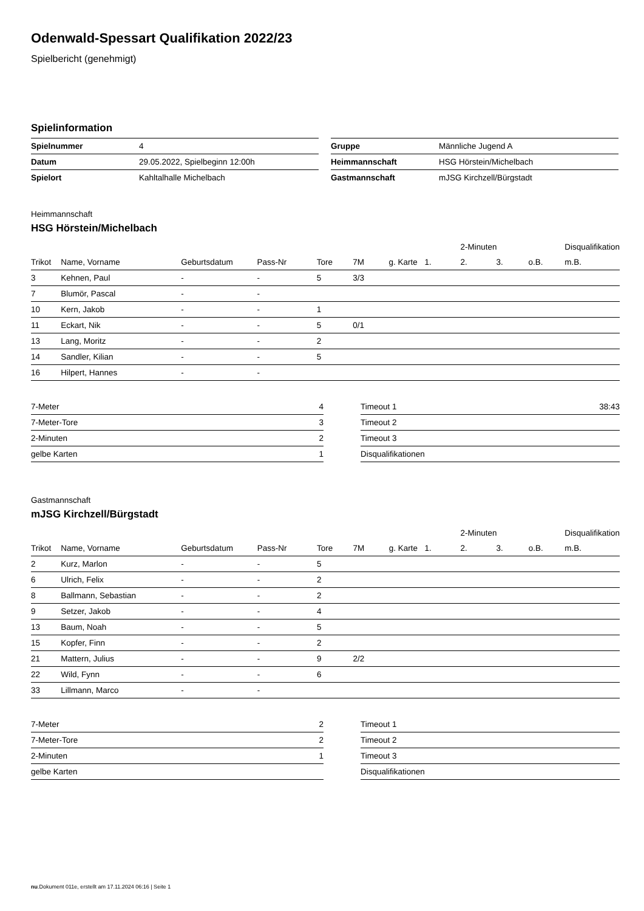Odenwald-Spessart Qualifikation 2022/23
Spielbericht (genehmigt)
Spielinformation
| Spielnummer | 4 |
| Datum | 29.05.2022, Spielbeginn 12:00h |
| Spielort | Kahltalhalle Michelbach |
| Gruppe | Männliche Jugend A |
| Heimmannschaft | HSG Hörstein/Michelbach |
| Gastmannschaft | mJSG Kirchzell/Bürgstadt |
Heimmannschaft
HSG Hörstein/Michelbach
| | | | | | | | | 2-Minuten | | | Disqualifikation |
| --- | --- | --- | --- | --- | --- | --- | --- | --- | --- | --- | --- |
| Trikot | Name, Vorname | Geburtsdatum | Pass-Nr | Tore | 7M | g. Karte | 1. | 2. | 3. | o.B. | m.B. |
| 3 | Kehnen, Paul | - | - | 5 | 3/3 | | | | | | |
| 7 | Blumör, Pascal | - | - | | | | | | | | |
| 10 | Kern, Jakob | - | - | 1 | | | | | | | |
| 11 | Eckart, Nik | - | - | 5 | 0/1 | | | | | | |
| 13 | Lang, Moritz | - | - | 2 | | | | | | | |
| 14 | Sandler, Kilian | - | - | 5 | | | | | | | |
| 16 | Hilpert, Hannes | - | - | | | | | | | | |
| 7-Meter | 4 |
| 7-Meter-Tore | 3 |
| 2-Minuten | 2 |
| gelbe Karten | 1 |
| Timeout 1 | 38:43 |
| Timeout 2 | |
| Timeout 3 | |
| Disqualifikationen | |
Gastmannschaft
mJSG Kirchzell/Bürgstadt
| | | | | | | | | 2-Minuten | | | Disqualifikation |
| --- | --- | --- | --- | --- | --- | --- | --- | --- | --- | --- | --- |
| Trikot | Name, Vorname | Geburtsdatum | Pass-Nr | Tore | 7M | g. Karte | 1. | 2. | 3. | o.B. | m.B. |
| 2 | Kurz, Marlon | - | - | 5 | | | | | | | |
| 6 | Ulrich, Felix | - | - | 2 | | | | | | | |
| 8 | Ballmann, Sebastian | - | - | 2 | | | | | | | |
| 9 | Setzer, Jakob | - | - | 4 | | | | | | | |
| 13 | Baum, Noah | - | - | 5 | | | | | | | |
| 15 | Kopfer, Finn | - | - | 2 | | | | | | | |
| 21 | Mattern, Julius | - | - | 9 | 2/2 | | | | | | |
| 22 | Wild, Fynn | - | - | 6 | | | | | | | |
| 33 | Lillmann, Marco | - | - | | | | | | | | |
| 7-Meter | 2 |
| 7-Meter-Tore | 2 |
| 2-Minuten | 1 |
| gelbe Karten | |
| Timeout 1 | |
| Timeout 2 | |
| Timeout 3 | |
| Disqualifikationen | |
nu.Dokument 011e, erstellt am 17.11.2024 06:16 | Seite 1